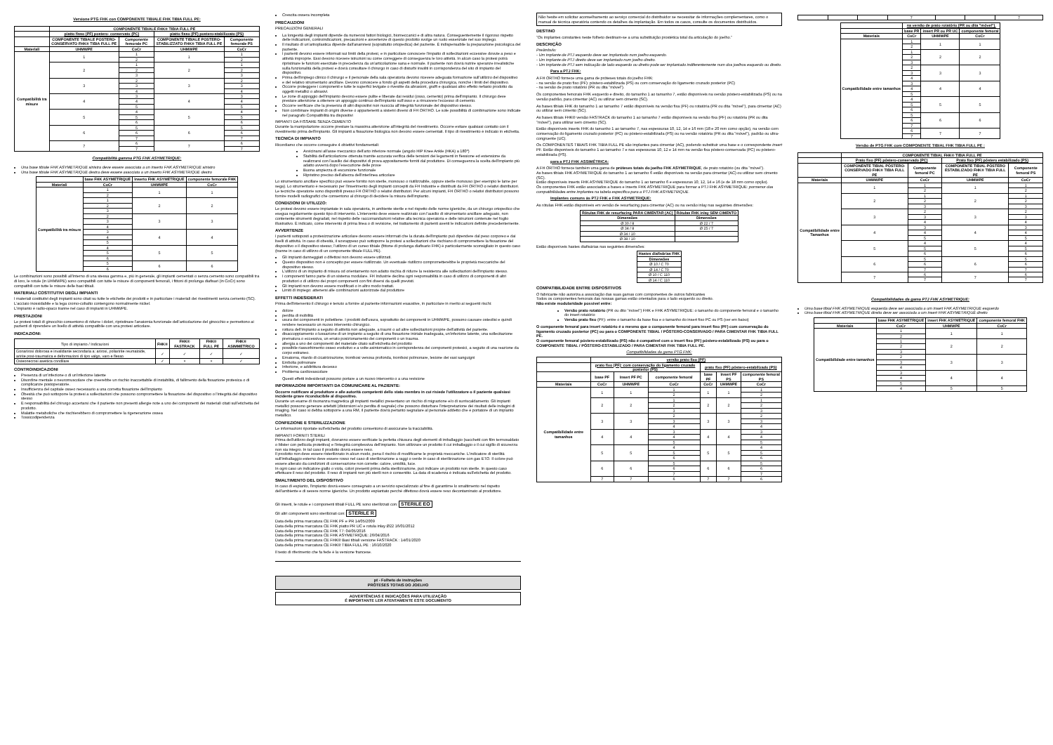Versione PTG FHK con COMPONENTE TIBIALE FHK TIBIA FULL PE:
| | COMPONENTE TIBIALE FHK® TIBIA FULL PE | | | |
| | piatto fisso (PF) postero- conservato (PC) | | piatto fisso (PF) postero-stabilizzato (PS) | |
| | COMPONENTE TIBIALE POSTERO-CONSERVATO FHK® TIBIA FULL PE | Componente femorale PC | COMPONENTE TIBIALE POSTERO-STABILIZZATO FHK® TIBIA FULL PE | Componente femorale PS |
| Materiali | UHMWPE | CoCr | UHMWPE | CoCr |
| Compatibilità tra misure | 1 | 1 | 1 | 1 |
| | | 2 | | 2 |
| | 2 | 1 | 2 | 1 |
| | | 2 | | 2 |
| | | 3 | | 3 |
| | 3 | 2 | 3 | 2 |
| | | 3 | | 3 |
| | | 4 | | 4 |
| | 4 | 3 | 4 | 3 |
| | | 4 | | 4 |
| | | 5 | | 5 |
| | 5 | 4 | 5 | 4 |
| | | 5 | | 5 |
| | | 6 | | 6 |
| | 6 | 5 | 6 | 5 |
| | | 6 | | 6 |
| | | 7 | | 7 |
| | 7 | 6 | 7 | 6 |
| | | 7 | | 7 |
Compatibilità gamma PTG FHK ASYMETRIQUE:
Una base tibiale FHK ASYMETRIQUE sinistra deve essere associata a un inserto FHK ASYMETRIQUE sinistro
Una base tibiale FHK ASYMETRIQUE destra deve essere associata a un inserto FHK ASYMETRIQUE destro
| | base FHK ASYMETRIQUE | Inserto FHK ASYMETRIQUE | componente femorale FHK |
| Materiali | CoCr | UHMWPE | CoCr |
| Compatibilità tra misure | 1 | 1 | 1 |
| | 2 | | |
| | 1 | 2 | 2 |
| | 2 | | |
| | 3 | | |
| | 2 | 3 | 3 |
| | 3 | | |
| | 4 | | |
| | 3 | 4 | 4 |
| | 4 | | |
| | 5 | | |
| | 4 | 5 | 5 |
| | 5 | | |
| | 6 | | |
| | 5 | 6 | 6 |
| | 6 | | |
Le combinazioni sono possibili all'interno di una stessa gamma e, più in generale, gli impianti cementati o senza cemento sono compatibili tra di loro, le rotule (in UHMWPE) sono compatibili con tutte le misure di componenti femorali, i fittoni di prolunga diafisari (in CoCr) sono compatibili con tutte le misure delle basi tibiali.
MATERIALI COSTITUTIVI DEGLI IMPIANTI
I materiali costitutivi degli impianti sono citati su tutte le etichette dei prodotti e in particolare i materiali dei rivestimenti senza cemento (SC).
L'acciaio inossidabile e la lega cromo-cobalto contengono normalmente nickel.
L'impianto è radio-opaco tranne nel caso di impianti in UHMWPE.
PRESTAZIONI
Le protesi totali di ginocchio consentono di ridurre i dolori, ripristinare l'anatomia funzionale dell'articolazione del ginocchio e permettono ai pazienti di riprendere un livello di attività compatibile con una protesi articolare.
INDICAZIONI:
| Tipo di impianto / Indicazioni | FHK® | FHK® FASTRACK | FHK® FULL PE | FHK® ASIMMETRICO |
| Gonartrosi dolorosa e invalidante secondaria a: artrosi, poliartrite reumatoide, artrite post-traumatica e deformazioni di tipo valgo, varo e flesso | ✓ | ✓ | ✓ | ✓ |
| Osteonecrosi asettica condilare | ✓ | × | × | ✓ |
CONTROINDICAZIONI
Presenza di un'infezione o di un'infezione latente
Disordine mentale o neuromuscolare che creerebbe un rischio inaccettabile di instabilità, di fallimento della fissazione protesica o di complicanze postoperatorie.
Insufficienza del capitale osseo necessario a una corretta fissazione dell'impianto
Obesità che può sottoporre la protesi a sollecitazioni che possono compromettere la fissazione del dispositivo o l'integrità del dispositivo stesso
È responsabilità del chirurgo accertarsi che il paziente non presenti allergie note a uno dei componenti dei materiali citati sull'etichetta del prodotto.
Malattie metaboliche che rischierebbero di compromettere la rigenerazione ossea
Tossicodipendenza
Crescita ossera incompleta
PRECAUZIONI
PRECAUZIONI GENERALI
La longevità degli impianti dipende da numerosi fattori biologici, biomeccanici e di altra natura. Conseguentemente il rigoroso rispetto delle indicazioni, controindicazioni, precauzioni e avvertenze di questo prodotto svolge un ruolo essenziale nel suo impiego.
Il risultato di un'artroplastica dipende dall'anamnesi (soprattutto ortopedica) del paziente. È indispensabile la preparazione psicologica del paziente.
I pazienti devono essere informati sui limiti della protesi, e in particolare conoscere l'impatto di sollecitazioni eccessive dovute a peso e attività improprie. Essi devono ricevere istruzioni su come correggere di conseguenza le loro attività. In alcun caso la protesi potrà ripristinare le funzioni esercitate in precedenza da un'articolazione sana e normale. Il paziente non dovrà nutrire speranze irrealistiche sulla funzionalità della protesi e dovrà consultare il chirurgo in caso di disturbi insoliti in corrispondenza del sito di impianto del dispositivo.
Prima dell'impiego clinico il chirurgo e il personale della sala operatoria devono ricevere adeguata formazione sull'utilizzo del dispositivo e del relativo strumentario ancillare. Devono conoscere a fondo gli aspetti della procedura chirurgica, nonché i limiti del dispositivo.
Occorre proteggere i componenti e tutte le superfici levigate o rivestite da abrasioni, graffi e qualsiasi altro effetto nefasto prodotto da oggetti metallici o abrasivi.
Le zone di appoggio dell'impianto devono essere pulite e liberate dai residui (osso, cemento) prima dell'impianto. Il chirurgo deve prestare attenzione a ottenere un appoggio continuo dell'impianto sull'osso e a rimuovere l'eccesso di cemento.
Occorre verificare che la presenza di altri dispositivi non nuoccia all'integrità funzionale del dispositivo stesso.
Non combinare impianti di origini diverse o appartenenti a sistemi diversi di FH ORTHO. Le sole possibilità di combinazione sono indicate nel paragrafo Compatibilità tra dispositivi
IMPIANTI DA FISSARE SENZA CEMENTO
Durante la manipolazione occorre prestare la massima attenzione all'integrità del rivestimento. Occorre evitare qualsiasi contatto con il rivestimento prima dell'impianto. Gli impianti a fissazione biologica non devono essere cementati. Il tipo di rivestimento è indicato in etichetta.
TECNICA DI IMPIANTO
Ricordiamo che occorre conseguire 4 obiettivi fondamentali:
Avvicinarsi all'asse meccanico dell'arto inferiore normale (angolo HIP Knee Ankle (HKA) a 180°)
Stabilità dell'articolazione ottenuta tramite accurata verifica delle tensioni dei legamenti in flessione ed estensione da realizzarsi con l'ausilio dei dispositivi di prova appositamente forniti dal produttore. Di conseguenza la scelta dell'impianto più adatto avverrà dopo l'esecuzione delle prove
Buona ampiezza di escursione funzionale
Ripristino preciso dell'altezza dell'interlinea articolare
Lo strumentario ancillare specifico può essere fornito non sterile, monouso o riutilizzabile, oppure sterile monouso (per esempio le lame per sega). Lo strumentario è necessario per l'inserimento degli impianti concepiti da FH Industrie e distribuiti da FH ORTHO o relativi distributori. Le tecniche operatorie sono disponibili presso FH ORTHO o relativi distributori. Per alcuni impianti, FH ORTHO o relativi distributori possono fornire modelli radiografici che consentono al chirurgo di decidere la misura dell'impianto.
CONDIZIONI DI UTILIZZO:
Le protesi devono essere impiantate in sala operatoria, in ambiente sterile e nel rispetto delle norme igieniche, da un chirurgo ortopedico che esegua regolarmente questo tipo di intervento. L'intervento deve essere realizzato con l'ausilio di strumentario ancillare adeguato, non contenente strumenti degradati, nel rispetto delle raccomandazioni relative alla tecnica operatoria e delle istruzioni contenute nel foglio illustrativo. È indicato, come intervento di prima linea o di revisione, nel trattamento di pazienti aventi le indicazioni definite precedentemente.
AVVERTENZE
I pazienti sottoposti a protesizzazione articolare devono essere informati che la durata dell'impianto può dipendere dal peso corporeo e dai livelli di attività. In caso di obesità, il sovrappeso può sottoporre la protesi a sollecitazioni che rischiano di compromettere la fissazione del dispositivo o il dispositivo stesso; l'utilizzo di un cuneo tibiale (fittone di prolunga diafisario FHK) è particolarmente sconsigliato in questo caso (tranne in caso di utilizzo di un componente tibiale FULL PE).
Gli impianti danneggiati o difettosi non devono essere utilizzati.
Questo dispositivo non è concepito per essere riutilizzato. Un eventuale riutilizzo comprometterebbe le proprietà meccaniche del dispositivo stesso.
L'utilizzo di un impianto di misura od orientamento non adatto rischia di ridurre la resistenza alle sollecitazioni dell'impianto stesso.
I componenti fanno parte di un sistema modulare. FH Industrie declina ogni responsabilità in caso di utilizzo di componenti di altri produttori o di utilizzo dei propri componenti con fini diversi da quelli previsti.
Gli impianti non devono essere modificati o in altro modo trattati.
Limiti di impiego: attenersi alle combinazioni autorizzate dal produttore
EFFETTI INDESIDERATI
Prima dell'intervento il chirurgo è tenuto a fornire al paziente informazioni esaustive, in particolare in merito ai seguenti rischi:
dolore
perdita di mobilità
usura dei componenti in polietilene. I prodotti dell'usura, soprattutto dei componenti in UHMWPE, possono causare osteolisi e quindi rendere necessario un nuovo intervento chirurgico.
rottura dell'impianto a seguito di attività non adeguate, a traumi o ad altre sollecitazioni proprie dell'attività del paziente.
disaccoppiamento o lussazione di un impianto a seguito di una fissazione iniziale inadeguata, un'infezione latente, una sollecitazione prematura o eccessiva, un errato posizionamento dei componenti o un trauma.
allergia a uno dei componenti del materiale citato sull'etichetta del prodotto
possibile riassorbimento osseo evolutivo e a volte asintomatico in corrispondenza dei componenti protesici, a seguito di una reazione da corpo estraneo.
Ematoma, ritardo di cicatrizzazione, trombosi venosa profonda, trombosi polmonare, lesione dei vasi sanguigni
Embolia polmonare
Infezione, e addirittura decesso
Problema cardiovascolare
Questi effetti indesiderati possono portare a un nuovo intervento o a una revisione
INFORMAZIONI IMPORTANTI DA COMUNICARE AL PAZIENTE:
Occorre notificare al produttore e alle autorità competenti dello stato membro in cui risiede l'utilizzatore o il paziente qualsiasi incidente grave riconducibile al dispositivo.
Durante un esame di risonanza magnetica gli impianti metallici presentano un rischio di migrazione e/o di surriscaldamento. Gli impianti metallici possono generare artefatti (distorsioni e/o perdita di segnale) che possono disturbare l'interpretazione dei risultati delle indagini di imaging. Nel caso si debba sottoporre a una RM, il paziente dovrà pertanto segnalare al personale addetto che è portatore di un impianto metallico.
CONFEZIONE E STERILIZZAZIONE
Le informazioni riportate sull'etichetta del prodotto consentono di assicurane la tracciabilità.
IMPIANTI FORNITI STERILI
Prima dell'utilizzo degli impianti, dovranno essere verificate la perfetta chiusura degli elementi di imballaggio (sacchetti con film termosaldato o blister con pellicola protettiva) e l'integrità complessiva dell'impianto. Non utilizzare un prodotto il cui imballaggio o il cui sigillo di sicurezza non sia integro. In tal caso il prodotto dovrà essere reso.
Il prodotto non deve essere risterilizzato in alcun modo, pena il rischio di modificarne le proprietà meccaniche. L'indicatore di sterilità sull'imballaggio esterno deve essere rosso nel caso di sterilizzazione a raggi o verde in caso di sterilizzazione con gas ETO. Il colore può essere alterato da condizioni di conservazione non corrette: calore, umidità, luce.
In ogni caso un indicatore giallo o viola, colori presenti prima della sterilizzazione, può indicare un prodotto non sterile. In questo caso effettuare il reso del prodotto. Il reso di impianti non più sterili non è consentito. La data di scadenza è indicata sull'etichetta del prodotto.
SMALTIMENTO DEL DISPOSITIVO
In caso di espianto, l'impianto dovrà essere consegnato a un servizio specializzato al fine di garantirne lo smaltimento nel rispetto dell'ambiente e di severe norme igieniche. Un prodotto espiantato perché difettoso dovrà essere reso decontaminato al produttore.
Gli inserti, le rotule e i componenti tibiali FULL PE sono sterilizzati con: STERILE EO
Gli altri componenti sono sterilizzati con: STERILE R
Data della prima marcatura CE FHK PF e PR 14/05/2009
Data della prima marcatura CE FHK piatto PR UC e rotula inlay Ø22 16/01/2012
Data della prima marcatura CE FHK T7: 04/05/2016
Data della prima marcatura CE FHK ASYMETRIQUE: 26/04/2016
Data della prima marcatura CE FHK® Basi tibiali versione FASTRACK : 14/01/2020
Data della prima marcatura CE FHK® TIBIA FULL PE : 16/10/2020
Il testo di riferimento che fa fede è la versione francese.
pt - Folheto de instruções
PRÓTESES TOTAIS DO JOELHO
ADVERTÊNCIAS E INDICAÇÕES PARA UTILIZAÇÃO
É IMPORTANTE LER ATENTAMENTE ESTE DOCUMENTO
Não hesite em solicitar aconselhamento ao serviço comercial do distribuidor se necessitar de informações complementares, como o manual de técnica operatória contendo os detalhes da implantação. Em todos os casos, consulte os documentos distribuídos.
DESTINO
"Os implantes constantes neste folheto destinam-se a uma substituição prostética total da articulação do joelho."
DESCRIÇÃO
Preâmbulo:
- Um implante de PTJ esquerdo deve ser implantado num joelho esquerdo.
- Um implante de PTJ direito deve ser implantado num joelho direito.
- Um implante de PTJ sem indicação de lado esquerdo ou direito pode ser implantado indiferentemente num dos joelhos esquerdo ou direito.
Para a PTJ FHK:
A FH ORTHO fornece uma gama de próteses totais do joelho FHK:
- na versão de prato fixo (PF): póstero-estabilizada (PS) ou com conservação do ligamento cruzado posterior (PC)
- na versão de prato rotatório (PR ou dita "móvel").
Os componentes femorais FHK esquerdo e direito, do tamanho 1 ao tamanho 7, estão disponíveis na versão póstero-estabilizada (PS) ou na versão padrão, para cimentar (AC) ou utilizar sem cimento (SC).
As bases tibiais FHK do tamanho 1 ao tamanho 7 estão disponíveis na versão fixa (PF) ou rotatória (PR ou dita "móvel"), para cimentar (AC) ou utilizar sem cimento (SC).
As bases tibiais FHK® versão FASTRACK do tamanho 1 ao tamanho 7 estão disponíveis na versão fixa (PF) ou rotatória (PR ou dita "móvel"), para utilizar sem cimento (SC).
Estão disponíveis inserts FHK do tamanho 1 ao tamanho 7, nas espessuras 10, 12, 14 e 16 mm (18 e 20 mm como opção), na versão com conservação do ligamento cruzado posterior (PC) ou póstero-estabilizada (PS) ou na versão rotatória (PR ou dita "móvel"), padrão ou ultra-congruente (UC).
Os COMPONENTES TIBIAIS FHK TIBIA FULL PE são implantes para cimentar (AC), podendo substituir uma base e o correspondente insert PF. Estão disponíveis do tamanho 1 ao tamanho 7 e nas espessuras 10, 12 e 14 mm na versão fixa póstero-conservada (PC) ou póstero-estabilizada (PS).
para a PTJ FHK ASSIMÉTRICA:
A FH ORTHO fornece também uma gama de próteses totais do joelho FHK ASYMETRIQUE, de prato rotatório (ou dita "móvel").
As bases tibiais FHK ASYMETRIQUE do tamanho 1 ao tamanho 6 estão disponíveis na versão para cimentar (AC) ou utilizar sem cimento (SC).
Estão disponíveis inserts FHK ASYMETRIQUE do tamanho 1 ao tamanho 6 e espessuras 10, 12, 14 e 16 (e de 18 mm como opção).
Os componentes FHK estão associados a bases e inserts FHK ASYMETRIQUE para formar a PTJ FHK ASYMETRIQUE: pormenor das compatibilidades entre implantes na tabela específica para a PTJ FHK ASYMETRIQUE.
Implantes comuns às PTJ FHK e FHK ASYMETRIQUE:
As rótulas FHK estão disponíveis em versão de resurfacing para cimentar (AC) ou na versão inlay nas seguintes dimensões:
| Rótulas FHK de resurfacing PARA CIMENTAR (AC) | Rótulas FHK inlay SEM CIMENTO |
| --- | --- |
| Dimensões | Dimensões |
| Ø 30 / 8 | Ø 22 / 7 |
| Ø 34 / 8 | Ø 25 / 7 |
| Ø 34 / 10 | |
| Ø 38 / 10 | |
Estão disponíveis hastes diafisárias nas seguintes dimensões:
| Hastes diafisárias FHK |
| --- |
| Dimensões |
| Ø 10 / C 70 |
| Ø 14 / C 70 |
| Ø 10 / C 110 |
| Ø 14 / C 110 |
COMPATIBILIDADE ENTRE DISPOSITIVOS
O fabricante não autoriza a associação das suas gamas com componentes de outros fabricantes
Todos os componentes femorais das nossas gamas estão orientados para o lado esquerdo ou direito.
Não existe modularidade possível entre:
Versão prato rotatório (PR ou dito "móvel") FHK e FHK ASYMETRIQUE: o tamanho do componente femoral e o tamanho do insert rotatório
Versão prato fixo (PF): entre o tamanho da base fixa e o tamanho do insert fixo PC ou PS (ver em baixo)
O componente femoral para insert rotatório é o mesmo que o componente femoral para insert fixo (PF) com conservação do ligamento cruzado posterior (PC) ou para o COMPONENTE TIBIAL / PÓSTERO-CONSERVADO / PARA CIMENTAR FHK TIBIA FULL PE.
O componente femoral póstero-estabilizado (PS) não é compatível com o insert fixo (PF) póstero-estabilizado (PS) ou para o COMPONENTE TIBIAL / PÓSTERO-ESTABILIZADO / PARA CIMENTAR FHK TIBIA FULL PE.
Compatibilidades da gama PTG FHK:
| | versão prato fixo (PF) | | | | | |
| | prato fixo (PF): com conservação do ligamento cruzado posterior (PS) | | | prato fixo (PF) póstero-estabilizado (PS) | | |
| | base PF | Insert PF PC | componente femoral | base PF | Insert PF PS | componente femoral PS |
| Materiais | CoCr | UHMWPE | CoCr | CoCr | UHMWPE | CoCr |
| Compatibilidade entre tamanhos | 1 | 1 | 1 | 1 | 1 | 1 |
| | | | 2 | | | 2 |
| | 2 | 2 | 1 | 2 | 2 | 1 |
| | | | 2 | | | 2 |
| | | | 3 | | | 3 |
| | 3 | 3 | 2 | 3 | 3 | 2 |
| | | | 3 | | | 3 |
| | | | 4 | | | 4 |
| | 4 | 4 | 3 | 4 | 4 | 3 |
| | | | 4 | | | 4 |
| | | | 5 | | | 5 |
| | 5 | 5 | 4 | 5 | 5 | 4 |
| | | | 5 | | | 5 |
| | | | 6 | | | 6 |
| | 6 | 6 | 5 | 6 | 6 | 5 |
| | | | 6 | | | 6 |
| | | | 7 | | | 7 |
| | 7 | 7 | 6 | 7 | 7 | 6 |
| | | | 7 | | | 7 |
| | na versão de prato rotatório (PR ou dita "móvel"). | | |
| | base PR | insert PR ou PR UC | componente femoral |
| Materiais | CoCr | UHMWPE | CoCr |
| Compatibilidade entre tamanhos | 1 | 1 | 1 |
| | 2 | | |
| | 1 | 2 | 2 |
| | 2 | | |
| | 3 | | |
| | 2 | 3 | 3 |
| | 3 | | |
| | 4 | | |
| | 3 | 4 | 4 |
| | 4 | | |
| | 5 | | |
| | 4 | 5 | 5 |
| | 5 | | |
| | 6 | | |
| | 5 | 6 | 6 |
| | 6 | | |
| | 7 | | |
| | 6 | 7 | 7 |
| | 7 | | |
Versão de PTG FHK com COMPONENTE TIBIAL FHK TIBIA FULL PE :
| | COMPONENTE TIBIAL FHK® TIBIA FULL PE | | | |
| | Prato fixo (PF) póstero-conservado (PC) | | Prato fixo (PF) póstero estabilizado (PS) | |
| | COMPONENTE TIBIAL PÓSTERO-CONSERVADO FHK® TIBIA FULL PE | Componente femoral PC | COMPONENTE TIBIAL PÓSTERO ESTABILIZADO FHK® TIBIA FULL PE | Componente femoral PS |
| Materiais | UHMWPE | CoCr | UHMWPE | CoCr |
| Compatibilidade entre Tamanhos | 1 | 1 | 1 | 1 |
| | | 2 | | 2 |
| | 2 | 1 | 2 | 1 |
| | | 2 | | 2 |
| | | 3 | | 3 |
| | 3 | 2 | 3 | 2 |
| | | 3 | | 3 |
| | | 4 | | 4 |
| | 4 | 3 | 4 | 3 |
| | | 4 | | 4 |
| | | 5 | | 5 |
| | 5 | 4 | 5 | 4 |
| | | 5 | | 5 |
| | | 6 | | 6 |
| | 6 | 5 | 6 | 5 |
| | | 6 | | 6 |
| | | 7 | | 7 |
| | 7 | 6 | 7 | 6 |
| | | 7 | | 7 |
Compatibilidades da gama PTJ FHK ASYMETRIQUE:
Uma base tibial FHK ASYMETRIQUE esquerda deve ser associada a um insert FHK ASYMETRIQUE esquerdo
Uma base tibial FHK ASYMETRIQUE direita deve ser associada a um insert FHK ASYMETRIQUE direito
| | base FHK ASYMETRIQUE | insert FHK ASYMETRIQUE | componente femoral FHK |
| Materiais | CoCr | UHMWPE | CoCr |
| Compatibilidade entre tamanhos | 1 | 1 | 1 |
| | 2 | | |
| | 1 | 2 | 2 |
| | 2 | | |
| | 3 | | |
| | 2 | 3 | 3 |
| | 3 | | |
| | 4 | | |
| | 3 | 4 | 4 |
| | 4 | | |
| | 5 | | |
| | 4 | 5 | 5 |